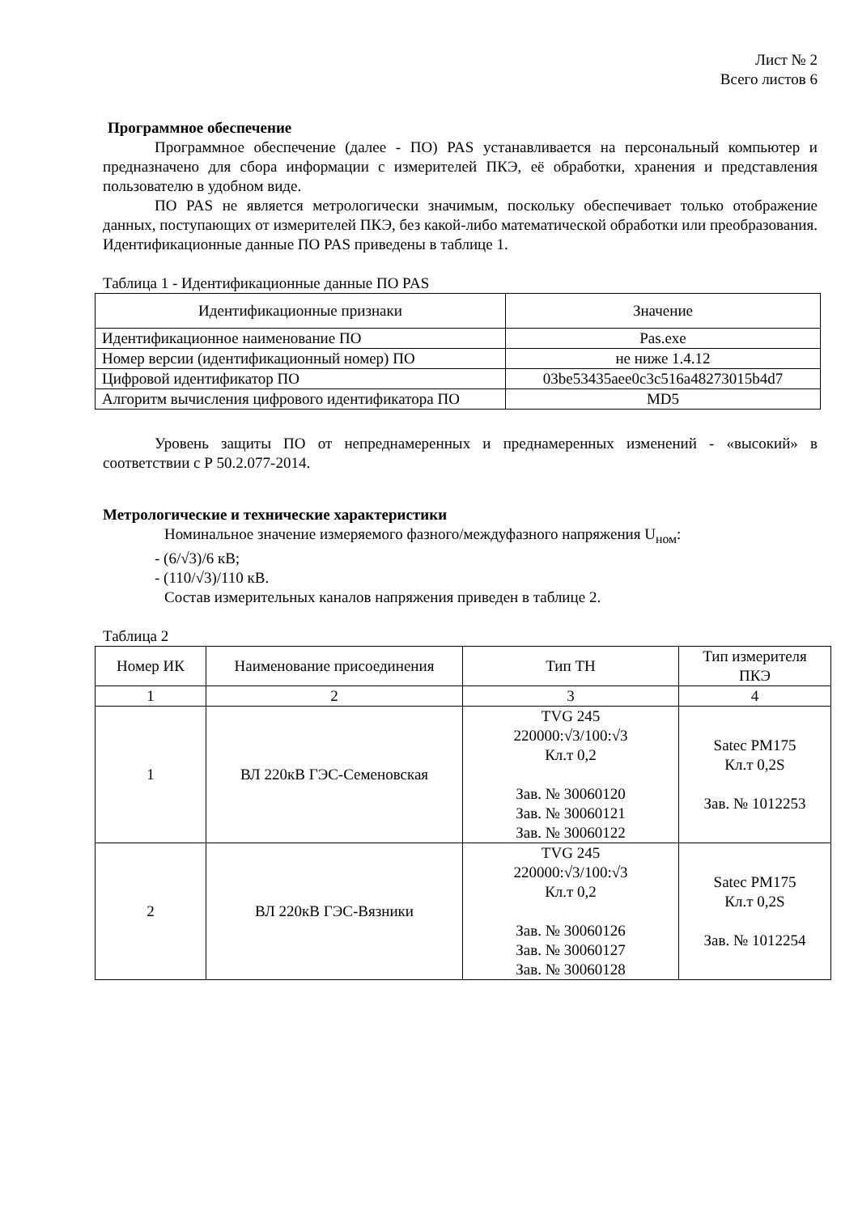Лист № 2
Всего листов 6
Программное обеспечение
Программное обеспечение (далее - ПО) PAS устанавливается на персональный компьютер и предназначено для сбора информации с измерителей ПКЭ, её обработки, хранения и представления пользователю в удобном виде.
ПО PAS не является метрологически значимым, поскольку обеспечивает только отображение данных, поступающих от измерителей ПКЭ, без какой-либо математической обработки или преобразования. Идентификационные данные ПО PAS приведены в таблице 1.
Таблица 1 - Идентификационные данные ПО PAS
| Идентификационные признаки | Значение |
| --- | --- |
| Идентификационное наименование ПО | Pas.exe |
| Номер версии (идентификационный номер) ПО | не ниже 1.4.12 |
| Цифровой идентификатор ПО | 03be53435aee0c3c516a48273015b4d7 |
| Алгоритм вычисления цифрового идентификатора ПО | MD5 |
Уровень защиты ПО от непреднамеренных и преднамеренных изменений - «высокий» в соответствии с Р 50.2.077-2014.
Метрологические и технические характеристики
Номинальное значение измеряемого фазного/междуфазного напряжения U<sub>ном</sub>:
- (6/√3)/6 кВ;
- (110/√3)/110 кВ.
Состав измерительных каналов напряжения приведен в таблице 2.
Таблица 2
| Номер ИК | Наименование присоединения | Тип ТН | Тип измерителя ПКЭ |
| --- | --- | --- | --- |
| 1 | 2 | 3 | 4 |
| 1 | ВЛ 220кВ ГЭС-Семеновская | TVG 245 220000:√3/100:√3 Кл.т 0,2 Зав. № 30060120 Зав. № 30060121 Зав. № 30060122 | Satec PM175 Кл.т 0,2S Зав. № 1012253 |
| 2 | ВЛ 220кВ ГЭС-Вязники | TVG 245 220000:√3/100:√3 Кл.т 0,2 Зав. № 30060126 Зав. № 30060127 Зав. № 30060128 | Satec PM175 Кл.т 0,2S Зав. № 1012254 |